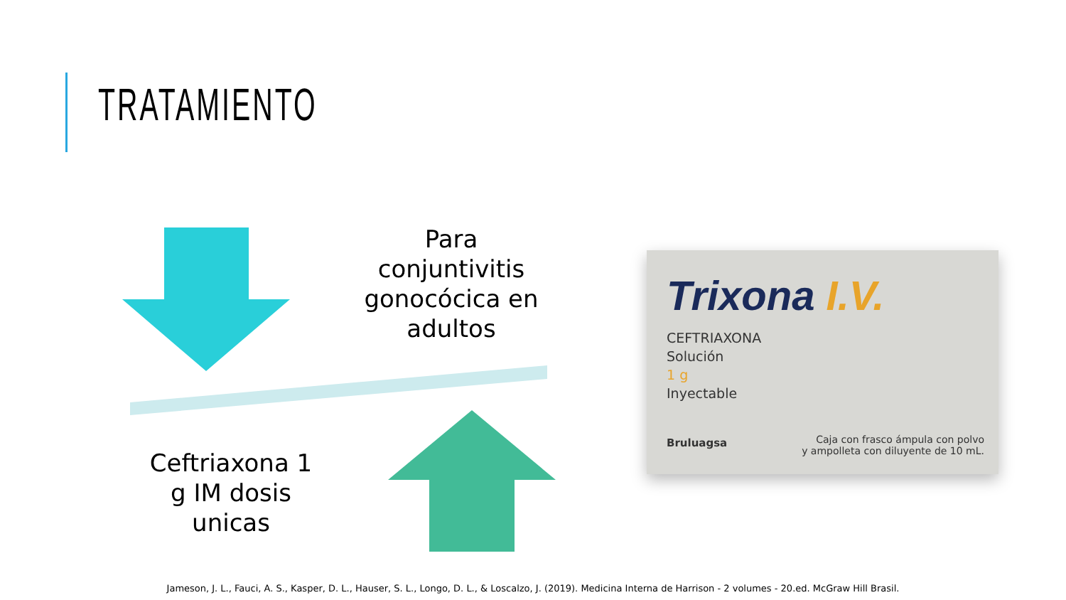TRATAMIENTO
Para conjuntivitis gonocócica en adultos
Ceftriaxona 1 g IM dosis unicas
Trixona I.V.
CEFTRIAXONA
Solución
1 g
Inyectable
Bruluagsa
Caja con frasco ámpula con polvo
y ampolleta con diluyente de 10 mL.
Jameson, J. L., Fauci, A. S., Kasper, D. L., Hauser, S. L., Longo, D. L., & Loscalzo, J. (2019). Medicina Interna de Harrison - 2 volumes - 20.ed. McGraw Hill Brasil.